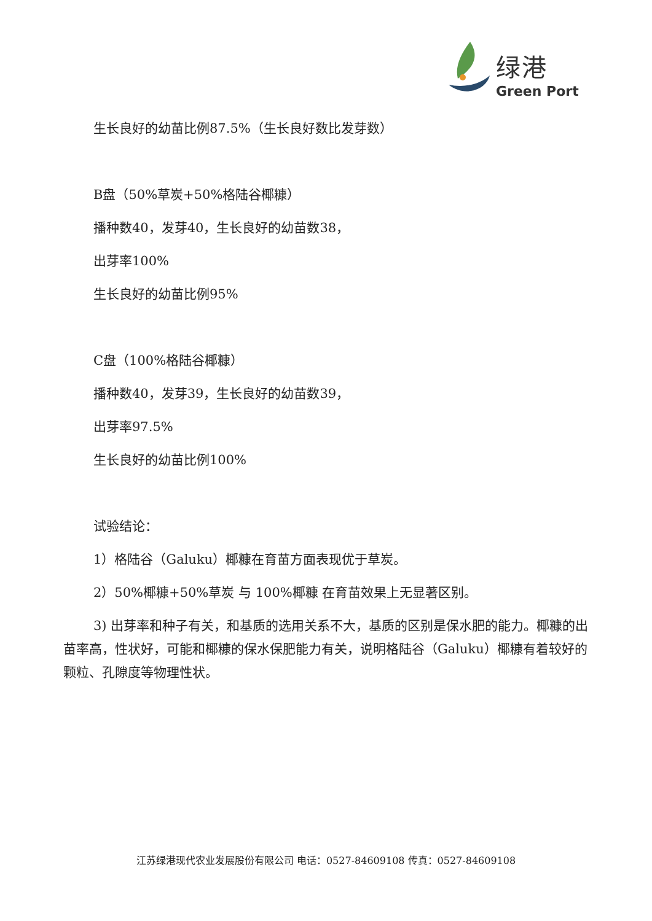绿港
Green Port
生长良好的幼苗比例87.5%（生长良好数比发芽数）
B盘（50%草炭+50%格陆谷椰糠）
播种数40，发芽40，生长良好的幼苗数38，
出芽率100%
生长良好的幼苗比例95%
C盘（100%格陆谷椰糠）
播种数40，发芽39，生长良好的幼苗数39，
出芽率97.5%
生长良好的幼苗比例100%
试验结论：
1）格陆谷（Galuku）椰糠在育苗方面表现优于草炭。
2）50%椰糠+50%草炭 与 100%椰糠 在育苗效果上无显著区别。
3) 出芽率和种子有关，和基质的选用关系不大，基质的区别是保水肥的能力。椰糠的出苗率高，性状好，可能和椰糠的保水保肥能力有关，说明格陆谷（Galuku）椰糠有着较好的颗粒、孔隙度等物理性状。
江苏绿港现代农业发展股份有限公司 电话：0527-84609108 传真：0527-84609108